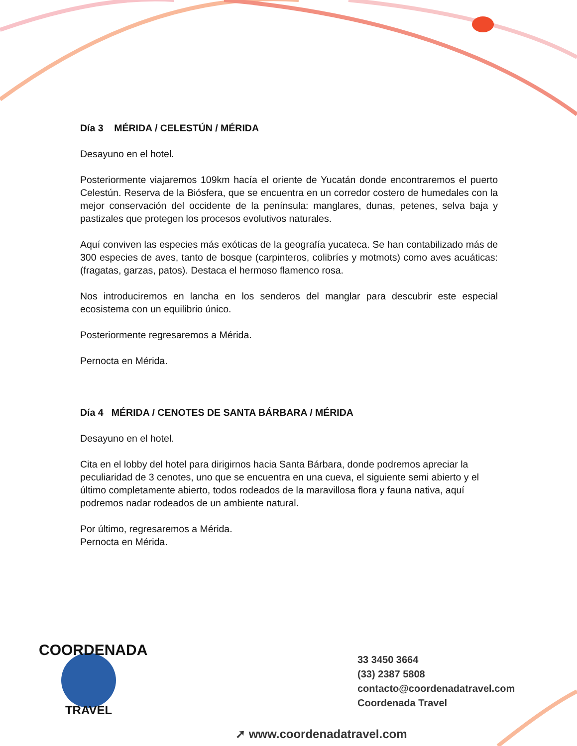Día 3 MÉRIDA / CELESTÚN / MÉRIDA
Desayuno en el hotel.
Posteriormente viajaremos 109km hacía el oriente de Yucatán donde encontraremos el puerto Celestún. Reserva de la Biósfera, que se encuentra en un corredor costero de humedales con la mejor conservación del occidente de la península: manglares, dunas, petenes, selva baja y pastizales que protegen los procesos evolutivos naturales.
Aquí conviven las especies más exóticas de la geografía yucateca. Se han contabilizado más de 300 especies de aves, tanto de bosque (carpinteros, colibríes y motmots) como aves acuáticas: (fragatas, garzas, patos). Destaca el hermoso flamenco rosa.
Nos introduciremos en lancha en los senderos del manglar para descubrir este especial ecosistema con un equilibrio único.
Posteriormente regresaremos a Mérida.
Pernocta en Mérida.
Día 4 MÉRIDA / CENOTES DE SANTA BÁRBARA / MÉRIDA
Desayuno en el hotel.
Cita en el lobby del hotel para dirigirnos hacia Santa Bárbara, donde podremos apreciar la peculiaridad de 3 cenotes, uno que se encuentra en una cueva, el siguiente semi abierto y el último completamente abierto, todos rodeados de la maravillosa flora y fauna nativa, aquí podremos nadar rodeados de un ambiente natural.
Por último, regresaremos a Mérida.
Pernocta en Mérida.
COORDENADA
TRAVEL
33 3450 3664
(33) 2387 5808
contacto@coordenadatravel.com
Coordenada Travel
➚ www.coordenadatravel.com